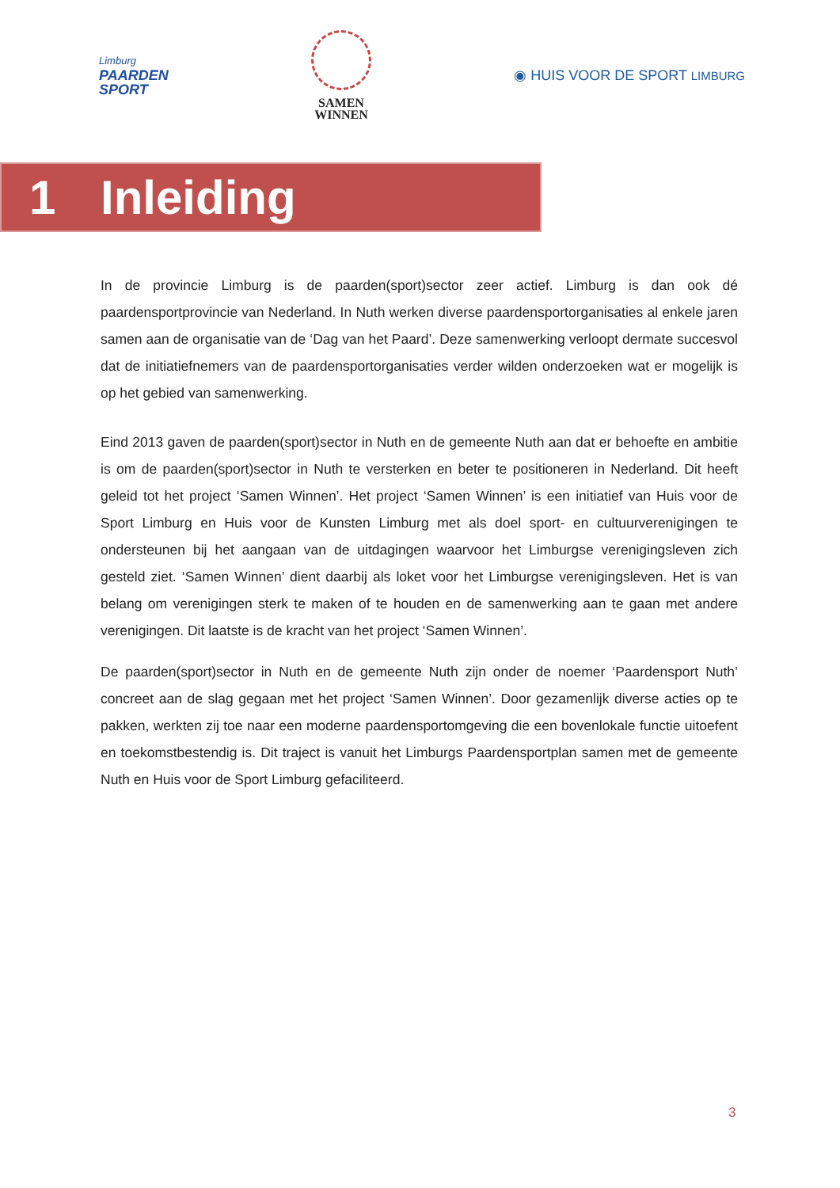Limburg
PAARDEN
SPORT
SAMEN
WINNEN
◉ HUIS VOOR DE SPORT LIMBURG
1 Inleiding
In de provincie Limburg is de paarden(sport)sector zeer actief. Limburg is dan ook dé paardensportprovincie van Nederland. In Nuth werken diverse paardensportorganisaties al enkele jaren samen aan de organisatie van de ‘Dag van het Paard’. Deze samenwerking verloopt dermate succesvol dat de initiatiefnemers van de paardensportorganisaties verder wilden onderzoeken wat er mogelijk is op het gebied van samenwerking.
Eind 2013 gaven de paarden(sport)sector in Nuth en de gemeente Nuth aan dat er behoefte en ambitie is om de paarden(sport)sector in Nuth te versterken en beter te positioneren in Nederland. Dit heeft geleid tot het project ‘Samen Winnen’. Het project ‘Samen Winnen’ is een initiatief van Huis voor de Sport Limburg en Huis voor de Kunsten Limburg met als doel sport- en cultuurverenigingen te ondersteunen bij het aangaan van de uitdagingen waarvoor het Limburgse verenigingsleven zich gesteld ziet. ‘Samen Winnen’ dient daarbij als loket voor het Limburgse verenigingsleven. Het is van belang om verenigingen sterk te maken of te houden en de samenwerking aan te gaan met andere verenigingen. Dit laatste is de kracht van het project ‘Samen Winnen’.
De paarden(sport)sector in Nuth en de gemeente Nuth zijn onder de noemer ‘Paardensport Nuth’ concreet aan de slag gegaan met het project ‘Samen Winnen’. Door gezamenlijk diverse acties op te pakken, werkten zij toe naar een moderne paardensportomgeving die een bovenlokale functie uitoefent en toekomstbestendig is. Dit traject is vanuit het Limburgs Paardensportplan samen met de gemeente Nuth en Huis voor de Sport Limburg gefaciliteerd.
3